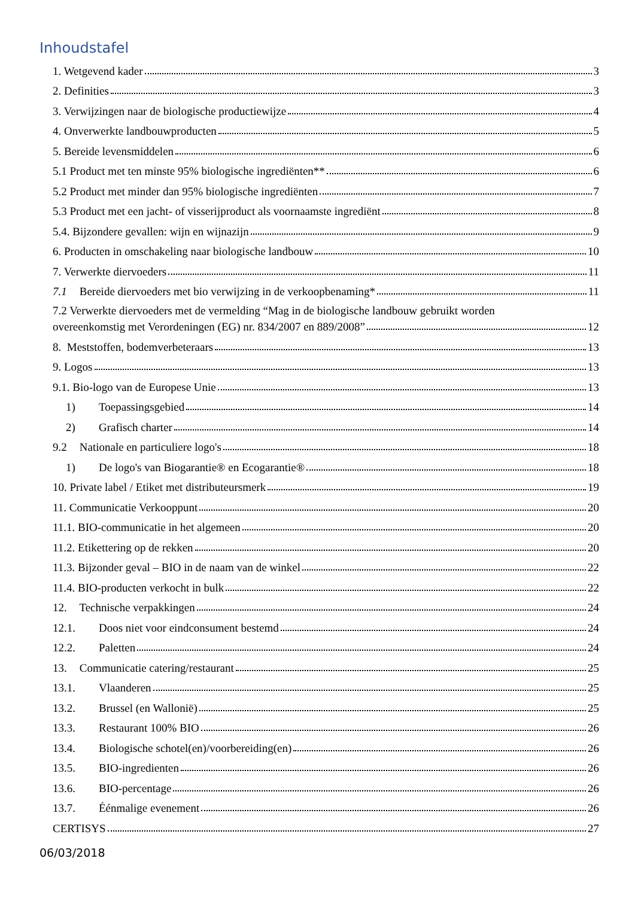Inhoudstafel
1. Wetgevend kader 3
2. Definities 3
3. Verwijzingen naar de biologische productiewijze 4
4. Onverwerkte landbouwproducten 5
5. Bereide levensmiddelen 6
5.1 Product met ten minste 95% biologische ingrediënten** 6
5.2 Product met minder dan 95% biologische ingrediënten 7
5.3 Product met een jacht- of visserijproduct als voornaamste ingrediënt 8
5.4. Bijzondere gevallen: wijn en wijnazijn 9
6. Producten in omschakeling naar biologische landbouw 10
7. Verwerkte diervoeders 11
7.1 Bereide diervoeders met bio verwijzing in de verkoopbenaming* 11
7.2 Verwerkte diervoeders met de vermelding “Mag in de biologische landbouw gebruikt worden
overeenkomstig met Verordeningen (EG) nr. 834/2007 en 889/2008” 12
8. Meststoffen, bodemverbeteraars 13
9. Logos 13
9.1. Bio-logo van de Europese Unie 13
1) Toepassingsgebied 14
2) Grafisch charter 14
9.2 Nationale en particuliere logo's 18
1) De logo's van Biogarantie® en Ecogarantie® 18
10. Private label / Etiket met distributeursmerk 19
11. Communicatie Verkooppunt 20
11.1. BIO-communicatie in het algemeen 20
11.2. Etikettering op de rekken 20
11.3. Bijzonder geval – BIO in de naam van de winkel 22
11.4. BIO-producten verkocht in bulk 22
12. Technische verpakkingen 24
12.1. Doos niet voor eindconsument bestemd 24
12.2. Paletten 24
13. Communicatie catering/restaurant 25
13.1. Vlaanderen 25
13.2. Brussel (en Wallonië) 25
13.3. Restaurant 100% BIO 26
13.4. Biologische schotel(en)/voorbereiding(en) 26
13.5. BIO-ingredienten 26
13.6. BIO-percentage 26
13.7. Éénmalige evenement 26
CERTISYS 27
06/03/2018